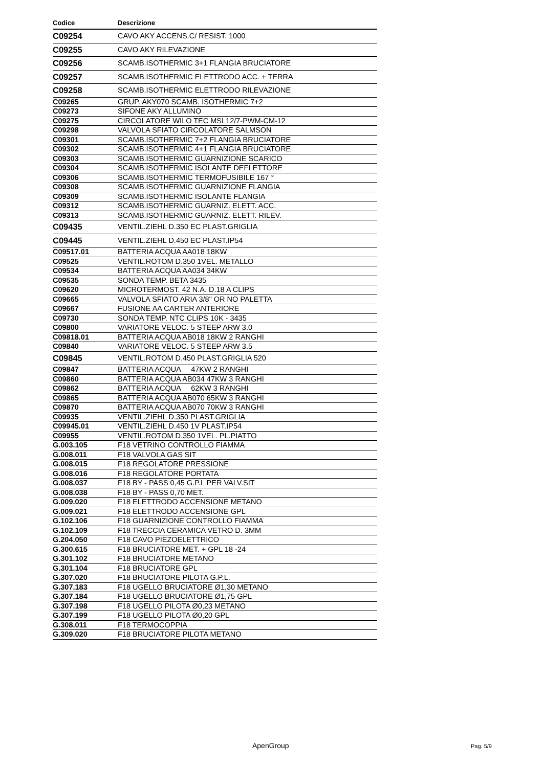| Codice | Descrizione |
| --- | --- |
| C09254 | CAVO AKY ACCENS.C/ RESIST. 1000 |
| C09255 | CAVO AKY RILEVAZIONE |
| C09256 | SCAMB.ISOTHERMIC 3+1 FLANGIA BRUCIATORE |
| C09257 | SCAMB.ISOTHERMIC ELETTRODO ACC. + TERRA |
| C09258 | SCAMB.ISOTHERMIC ELETTRODO RILEVAZIONE |
| C09265 | GRUP. AKY070 SCAMB. ISOTHERMIC 7+2 |
| C09273 | SIFONE AKY ALLUMINO |
| C09275 | CIRCOLATORE WILO TEC MSL12/7-PWM-CM-12 |
| C09298 | VALVOLA SFIATO CIRCOLATORE SALMSON |
| C09301 | SCAMB.ISOTHERMIC 7+2 FLANGIA BRUCIATORE |
| C09302 | SCAMB.ISOTHERMIC 4+1 FLANGIA BRUCIATORE |
| C09303 | SCAMB.ISOTHERMIC GUARNIZIONE SCARICO |
| C09304 | SCAMB.ISOTHERMIC ISOLANTE DEFLETTORE |
| C09306 | SCAMB.ISOTHERMIC TERMOFUSIBILE 167 ° |
| C09308 | SCAMB.ISOTHERMIC GUARNIZIONE FLANGIA |
| C09309 | SCAMB.ISOTHERMIC ISOLANTE FLANGIA |
| C09312 | SCAMB.ISOTHERMIC GUARNIZ. ELETT. ACC. |
| C09313 | SCAMB.ISOTHERMIC GUARNIZ. ELETT. RILEV. |
| C09435 | VENTIL.ZIEHL D.350 EC PLAST.GRIGLIA |
| C09445 | VENTIL.ZIEHL D.450 EC PLAST.IP54 |
| C09517.01 | BATTERIA ACQUA AA018 18KW |
| C09525 | VENTIL.ROTOM D.350 1VEL. METALLO |
| C09534 | BATTERIA ACQUA AA034 34KW |
| C09535 | SONDA TEMP. BETA 3435 |
| C09620 | MICROTERMOST. 42 N.A. D.18 A CLIPS |
| C09665 | VALVOLA SFIATO ARIA 3/8" OR NO PALETTA |
| C09667 | FUSIONE AA CARTER ANTERIORE |
| C09730 | SONDA TEMP. NTC CLIPS 10K - 3435 |
| C09800 | VARIATORE VELOC. 5 STEEP ARW 3.0 |
| C09818.01 | BATTERIA ACQUA AB018 18KW 2 RANGHI |
| C09840 | VARIATORE VELOC. 5 STEEP ARW 3.5 |
| C09845 | VENTIL.ROTOM D.450 PLAST.GRIGLIA 520 |
| C09847 | BATTERIA ACQUA 47KW 2 RANGHI |
| C09860 | BATTERIA ACQUA AB034 47KW 3 RANGHI |
| C09862 | BATTERIA ACQUA 62KW 3 RANGHI |
| C09865 | BATTERIA ACQUA AB070 65KW 3 RANGHI |
| C09870 | BATTERIA ACQUA AB070 70KW 3 RANGHI |
| C09935 | VENTIL.ZIEHL D.350 PLAST.GRIGLIA |
| C09945.01 | VENTIL.ZIEHL D.450 1V PLAST.IP54 |
| C09955 | VENTIL.ROTOM D.350 1VEL. PL.PIATTO |
| G.003.105 | F18 VETRINO CONTROLLO FIAMMA |
| G.008.011 | F18 VALVOLA GAS SIT |
| G.008.015 | F18 REGOLATORE PRESSIONE |
| G.008.016 | F18 REGOLATORE PORTATA |
| G.008.037 | F18 BY - PASS 0,45 G.P.L PER VALV.SIT |
| G.008.038 | F18 BY - PASS 0,70 MET. |
| G.009.020 | F18 ELETTRODO ACCENSIONE METANO |
| G.009.021 | F18 ELETTRODO ACCENSIONE GPL |
| G.102.106 | F18 GUARNIZIONE CONTROLLO FIAMMA |
| G.102.109 | F18 TRECCIA CERAMICA VETRO D. 3MM |
| G.204.050 | F18 CAVO PIEZOELETTRICO |
| G.300.615 | F18 BRUCIATORE MET. + GPL 18 -24 |
| G.301.102 | F18 BRUCIATORE METANO |
| G.301.104 | F18 BRUCIATORE GPL |
| G.307.020 | F18 BRUCIATORE PILOTA G.P.L. |
| G.307.183 | F18 UGELLO BRUCIATORE Ø1,30 METANO |
| G.307.184 | F18 UGELLO BRUCIATORE Ø1,75 GPL |
| G.307.198 | F18 UGELLO PILOTA Ø0,23 METANO |
| G.307.199 | F18 UGELLO PILOTA Ø0,20 GPL |
| G.308.011 | F18 TERMOCOPPIA |
| G.309.020 | F18 BRUCIATORE PILOTA METANO |
ApenGroup Pag. 5/9